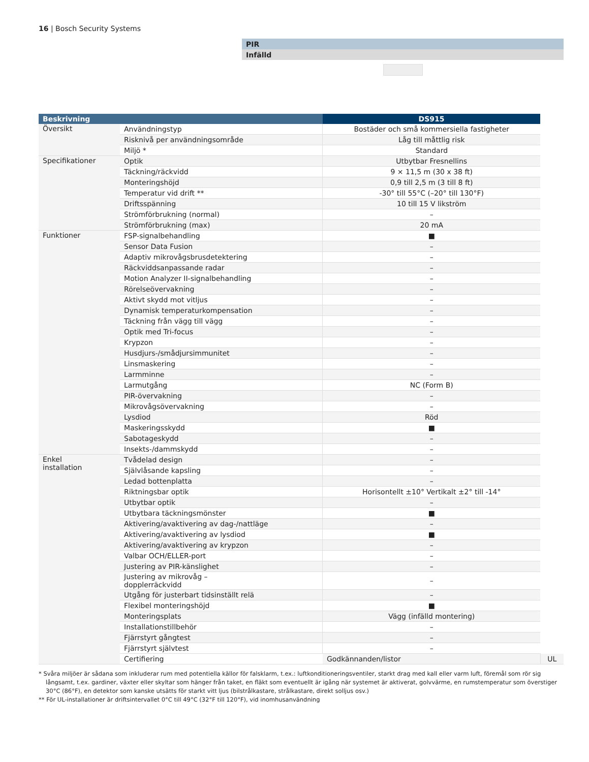16 | Bosch Security Systems
PIR
Infälld
| Beskrivning | | DS915 | |
| --- | --- | --- | --- |
| Översikt | Användningstyp | Bostäder och små kommersiella fastigheter | |
| | Risknivå per användningsområde | Låg till måttlig risk | |
| | Miljö * | Standard | |
| Specifikationer | Optik | Utbytbar Fresnellins | |
| | Täckning/räckvidd | 9 × 11,5 m (30 x 38 ft) | |
| | Monteringshöjd | 0,9 till 2,5 m (3 till 8 ft) | |
| | Temperatur vid drift ** | -30° till 55°C (–20° till 130°F) | |
| | Driftsspänning | 10 till 15 V likström | |
| | Strömförbrukning (normal) | – | |
| | Strömförbrukning (max) | 20 mA | |
| Funktioner | FSP-signalbehandling | ■ | |
| | Sensor Data Fusion | – | |
| | Adaptiv mikrovågsbrusdetektering | – | |
| | Räckviddsanpassande radar | – | |
| | Motion Analyzer II-signalbehandling | – | |
| | Rörelseövervakning | – | |
| | Aktivt skydd mot vitljus | – | |
| | Dynamisk temperaturkompensation | – | |
| | Täckning från vägg till vägg | – | |
| | Optik med Tri-focus | – | |
| | Krypzon | – | |
| | Husdjurs-/smådjursimmunitet | – | |
| | Linsmaskering | – | |
| | Larmminne | – | |
| | Larmutgång | NC (Form B) | |
| | PIR-övervakning | – | |
| | Mikrovågsövervakning | – | |
| | Lysdiod | Röd | |
| | Maskeringsskydd | ■ | |
| | Sabotageskydd | – | |
| | Insekts-/dammskydd | – | |
| Enkel installation | Tvådelad design | – | |
| | Självlåsande kapsling | – | |
| | Ledad bottenplatta | – | |
| | Riktningsbar optik | Horisontellt ±10° Vertikalt ±2° till -14° | |
| | Utbytbar optik | – | |
| | Utbytbara täckningsmönster | ■ | |
| | Aktivering/avaktivering av dag-/nattläge | – | |
| | Aktivering/avaktivering av lysdiod | ■ | |
| | Aktivering/avaktivering av krypzon | – | |
| | Valbar OCH/ELLER-port | – | |
| | Justering av PIR-känslighet | – | |
| | Justering av mikrovåg – dopplerräckvidd | – | |
| | Utgång för justerbart tidsinställt relä | – | |
| | Flexibel monteringshöjd | ■ | |
| | Monteringsplats | Vägg (infälld montering) | |
| | Installationstillbehör | – | |
| | Fjärrstyrt gångtest | – | |
| | Fjärrstyrt självtest | – | |
| | Certifiering | Godkännanden/listor | UL |
* Svåra miljöer är sådana som inkluderar rum med potentiella källor för falsklarm, t.ex.: luftkonditioneringsventiler, starkt drag med kall eller varm luft, föremål som rör sig långsamt, t.ex. gardiner, växter eller skyltar som hänger från taket, en fläkt som eventuellt är igång när systemet är aktiverat, golvvärme, en rumstemperatur som överstiger 30°C (86°F), en detektor som kanske utsätts för starkt vitt ljus (bilstrålkastare, strålkastare, direkt solljus osv.)
** För UL-installationer är driftsintervallet 0°C till 49°C (32°F till 120°F), vid inomhusanvändning